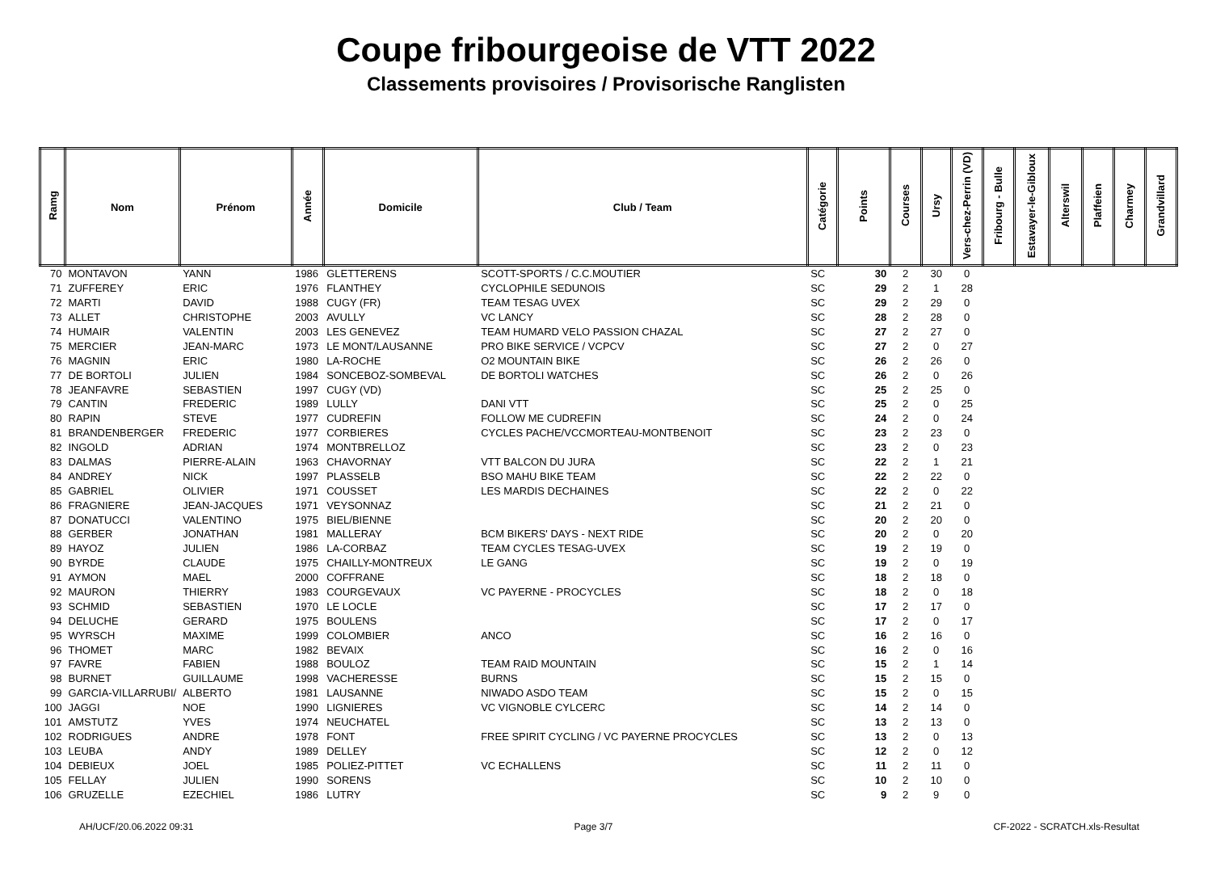Coupe fribourgeoise de VTT 2022
Classements provisoires / Provisorische Ranglisten
| Ramg | Nom | Prénom | Année | Domicile | Club / Team | Catégorie | Points | Courses | Ursy | Vers-chez-Perrin (VD) | Fribourg - Bulle | Estavayer-le-Gibloux | Alterswil | Plaffeien | Charmey | Grandvillard |
| --- | --- | --- | --- | --- | --- | --- | --- | --- | --- | --- | --- | --- | --- | --- | --- | --- |
| 70 | MONTAVON | YANN | 1986 | GLETTERENS | SCOTT-SPORTS / C.C.MOUTIER | SC | 30 | 2 | 30 | 0 | | | | | | |
| 71 | ZUFFEREY | ERIC | 1976 | FLANTHEY | CYCLOPHILE SEDUNOIS | SC | 29 | 2 | 1 | 28 | | | | | | |
| 72 | MARTI | DAVID | 1988 | CUGY (FR) | TEAM TESAG UVEX | SC | 29 | 2 | 29 | 0 | | | | | | |
| 73 | ALLET | CHRISTOPHE | 2003 | AVULLY | VC LANCY | SC | 28 | 2 | 28 | 0 | | | | | | |
| 74 | HUMAIR | VALENTIN | 2003 | LES GENEVEZ | TEAM HUMARD VELO PASSION CHAZAL | SC | 27 | 2 | 27 | 0 | | | | | | |
| 75 | MERCIER | JEAN-MARC | 1973 | LE MONT/LAUSANNE | PRO BIKE SERVICE / VCPCV | SC | 27 | 2 | 0 | 27 | | | | | | |
| 76 | MAGNIN | ERIC | 1980 | LA-ROCHE | O2 MOUNTAIN BIKE | SC | 26 | 2 | 26 | 0 | | | | | | |
| 77 | DE BORTOLI | JULIEN | 1984 | SONCEBOZ-SOMBEVAL | DE BORTOLI WATCHES | SC | 26 | 2 | 0 | 26 | | | | | | |
| 78 | JEANFAVRE | SEBASTIEN | 1997 | CUGY (VD) | | SC | 25 | 2 | 25 | 0 | | | | | | |
| 79 | CANTIN | FREDERIC | 1989 | LULLY | DANI VTT | SC | 25 | 2 | 0 | 25 | | | | | | |
| 80 | RAPIN | STEVE | 1977 | CUDREFIN | FOLLOW ME CUDREFIN | SC | 24 | 2 | 0 | 24 | | | | | | |
| 81 | BRANDENBERGER | FREDERIC | 1977 | CORBIERES | CYCLES PACHE/VCCMORTEAU-MONTBENOIT | SC | 23 | 2 | 23 | 0 | | | | | | |
| 82 | INGOLD | ADRIAN | 1974 | MONTBRELLOZ | | SC | 23 | 2 | 0 | 23 | | | | | | |
| 83 | DALMAS | PIERRE-ALAIN | 1963 | CHAVORNAY | VTT BALCON DU JURA | SC | 22 | 2 | 1 | 21 | | | | | | |
| 84 | ANDREY | NICK | 1997 | PLASSELB | BSO MAHU BIKE TEAM | SC | 22 | 2 | 22 | 0 | | | | | | |
| 85 | GABRIEL | OLIVIER | 1971 | COUSSET | LES MARDIS DECHAINES | SC | 22 | 2 | 0 | 22 | | | | | | |
| 86 | FRAGNIERE | JEAN-JACQUES | 1971 | VEYSONNAZ | | SC | 21 | 2 | 21 | 0 | | | | | | |
| 87 | DONATUCCI | VALENTINO | 1975 | BIEL/BIENNE | | SC | 20 | 2 | 20 | 0 | | | | | | |
| 88 | GERBER | JONATHAN | 1981 | MALLERAY | BCM BIKERS' DAYS - NEXT RIDE | SC | 20 | 2 | 0 | 20 | | | | | | |
| 89 | HAYOZ | JULIEN | 1986 | LA-CORBAZ | TEAM CYCLES TESAG-UVEX | SC | 19 | 2 | 19 | 0 | | | | | | |
| 90 | BYRDE | CLAUDE | 1975 | CHAILLY-MONTREUX | LE GANG | SC | 19 | 2 | 0 | 19 | | | | | | |
| 91 | AYMON | MAEL | 2000 | COFFRANE | | SC | 18 | 2 | 18 | 0 | | | | | | |
| 92 | MAURON | THIERRY | 1983 | COURGEVAUX | VC PAYERNE - PROCYCLES | SC | 18 | 2 | 0 | 18 | | | | | | |
| 93 | SCHMID | SEBASTIEN | 1970 | LE LOCLE | | SC | 17 | 2 | 17 | 0 | | | | | | |
| 94 | DELUCHE | GERARD | 1975 | BOULENS | | SC | 17 | 2 | 0 | 17 | | | | | | |
| 95 | WYRSCH | MAXIME | 1999 | COLOMBIER | ANCO | SC | 16 | 2 | 16 | 0 | | | | | | |
| 96 | THOMET | MARC | 1982 | BEVAIX | | SC | 16 | 2 | 0 | 16 | | | | | | |
| 97 | FAVRE | FABIEN | 1988 | BOULOZ | TEAM RAID MOUNTAIN | SC | 15 | 2 | 1 | 14 | | | | | | |
| 98 | BURNET | GUILLAUME | 1998 | VACHERESSE | BURNS | SC | 15 | 2 | 15 | 0 | | | | | | |
| 99 | GARCIA-VILLARRUBI/ | ALBERTO | 1981 | LAUSANNE | NIWADO ASDO TEAM | SC | 15 | 2 | 0 | 15 | | | | | | |
| 100 | JAGGI | NOE | 1990 | LIGNIERES | VC VIGNOBLE CYLCERC | SC | 14 | 2 | 14 | 0 | | | | | | |
| 101 | AMSTUTZ | YVES | 1974 | NEUCHATEL | | SC | 13 | 2 | 13 | 0 | | | | | | |
| 102 | RODRIGUES | ANDRE | 1978 | FONT | FREE SPIRIT CYCLING / VC PAYERNE PROCYCLES | SC | 13 | 2 | 0 | 13 | | | | | | |
| 103 | LEUBA | ANDY | 1989 | DELLEY | | SC | 12 | 2 | 0 | 12 | | | | | | |
| 104 | DEBIEUX | JOEL | 1985 | POLIEZ-PITTET | VC ECHALLENS | SC | 11 | 2 | 11 | 0 | | | | | | |
| 105 | FELLAY | JULIEN | 1990 | SORENS | | SC | 10 | 2 | 10 | 0 | | | | | | |
| 106 | GRUZELLE | EZECHIEL | 1986 | LUTRY | | SC | 9 | 2 | 9 | 0 | | | | | | |
AH/UCF/20.06.2022 09:31 Page 3/7 CF-2022 - SCRATCH.xls-Resultat